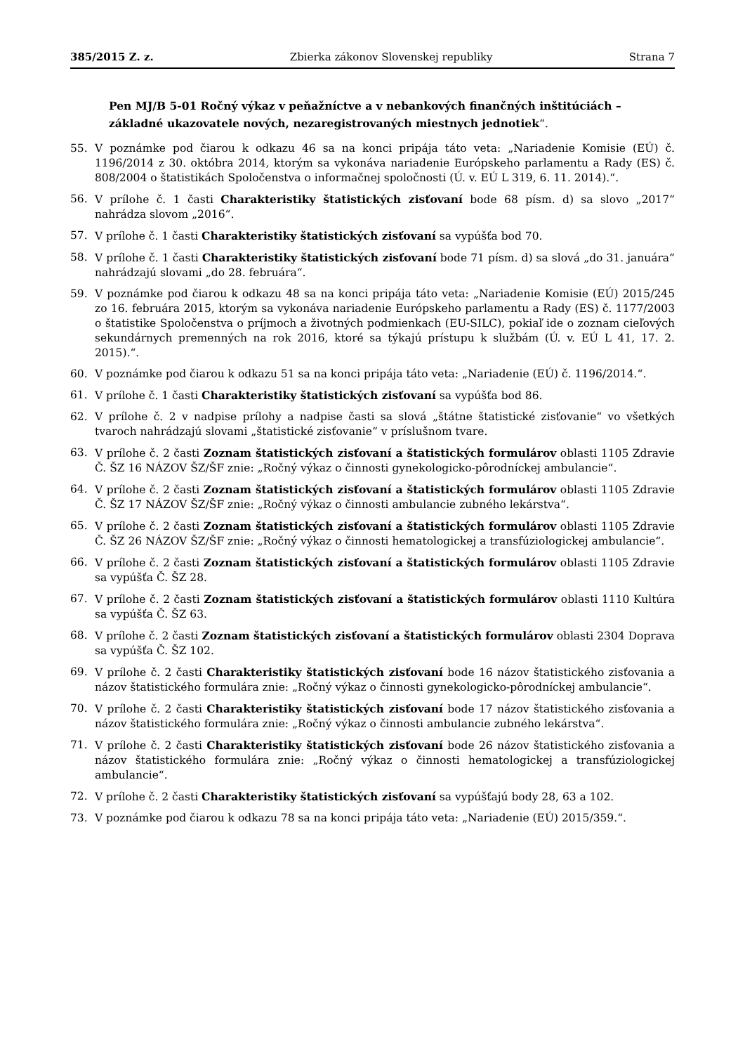385/2015 Z. z. Zbierka zákonov Slovenskej republiky Strana 7
Pen MJ/B 5-01 Ročný výkaz v peňažníctve a v nebankových finančných inštitúciách – základné ukazovatele nových, nezaregistrovaných miestnych jednotiek“.
55. V poznámke pod čiarou k odkazu 46 sa na konci pripája táto veta: „Nariadenie Komisie (EÚ) č. 1196/2014 z 30. októbra 2014, ktorým sa vykonáva nariadenie Európskeho parlamentu a Rady (ES) č. 808/2004 o štatistikách Spoločenstva o informačnej spoločnosti (Ú. v. EÚ L 319, 6. 11. 2014).“.
56. V prílohe č. 1 časti Charakteristiky štatistických zisťovaní bode 68 písm. d) sa slovo „2017“ nahrádza slovom „2016“.
57. V prílohe č. 1 časti Charakteristiky štatistických zisťovaní sa vypúšťa bod 70.
58. V prílohe č. 1 časti Charakteristiky štatistických zisťovaní bode 71 písm. d) sa slová „do 31. januára“ nahrádzajú slovami „do 28. februára“.
59. V poznámke pod čiarou k odkazu 48 sa na konci pripája táto veta: „Nariadenie Komisie (EÚ) 2015/245 zo 16. februára 2015, ktorým sa vykonáva nariadenie Európskeho parlamentu a Rady (ES) č. 1177/2003 o štatistike Spoločenstva o príjmoch a životných podmienkach (EU-SILC), pokiaľ ide o zoznam cieľových sekundárnych premenných na rok 2016, ktoré sa týkajú prístupu k službám (Ú. v. EÚ L 41, 17. 2. 2015).“.
60. V poznámke pod čiarou k odkazu 51 sa na konci pripája táto veta: „Nariadenie (EÚ) č. 1196/2014.“.
61. V prílohe č. 1 časti Charakteristiky štatistických zisťovaní sa vypúšťa bod 86.
62. V prílohe č. 2 v nadpise prílohy a nadpise časti sa slová „štátne štatistické zisťovanie“ vo všetkých tvaroch nahrádzajú slovami „štatistické zisťovanie“ v príslušnom tvare.
63. V prílohe č. 2 časti Zoznam štatistických zisťovaní a štatistických formulárov oblasti 1105 Zdravie Č. ŠZ 16 NÁZOV ŠZ/ŠF znie: „Ročný výkaz o činnosti gynekologicko-pôrodníckej ambulancie“.
64. V prílohe č. 2 časti Zoznam štatistických zisťovaní a štatistických formulárov oblasti 1105 Zdravie Č. ŠZ 17 NÁZOV ŠZ/ŠF znie: „Ročný výkaz o činnosti ambulancie zubného lekárstva“.
65. V prílohe č. 2 časti Zoznam štatistických zisťovaní a štatistických formulárov oblasti 1105 Zdravie Č. ŠZ 26 NÁZOV ŠZ/ŠF znie: „Ročný výkaz o činnosti hematologickej a transfúziologickej ambulancie“.
66. V prílohe č. 2 časti Zoznam štatistických zisťovaní a štatistických formulárov oblasti 1105 Zdravie sa vypúšťa Č. ŠZ 28.
67. V prílohe č. 2 časti Zoznam štatistických zisťovaní a štatistických formulárov oblasti 1110 Kultúra sa vypúšťa Č. ŠZ 63.
68. V prílohe č. 2 časti Zoznam štatistických zisťovaní a štatistických formulárov oblasti 2304 Doprava sa vypúšťa Č. ŠZ 102.
69. V prílohe č. 2 časti Charakteristiky štatistických zisťovaní bode 16 názov štatistického zisťovania a názov štatistického formulára znie: „Ročný výkaz o činnosti gynekologicko-pôrodníckej ambulancie“.
70. V prílohe č. 2 časti Charakteristiky štatistických zisťovaní bode 17 názov štatistického zisťovania a názov štatistického formulára znie: „Ročný výkaz o činnosti ambulancie zubného lekárstva“.
71. V prílohe č. 2 časti Charakteristiky štatistických zisťovaní bode 26 názov štatistického zisťovania a názov štatistického formulára znie: „Ročný výkaz o činnosti hematologickej a transfúziologickej ambulancie“.
72. V prílohe č. 2 časti Charakteristiky štatistických zisťovaní sa vypúšťajú body 28, 63 a 102.
73. V poznámke pod čiarou k odkazu 78 sa na konci pripája táto veta: „Nariadenie (EÚ) 2015/359.“.